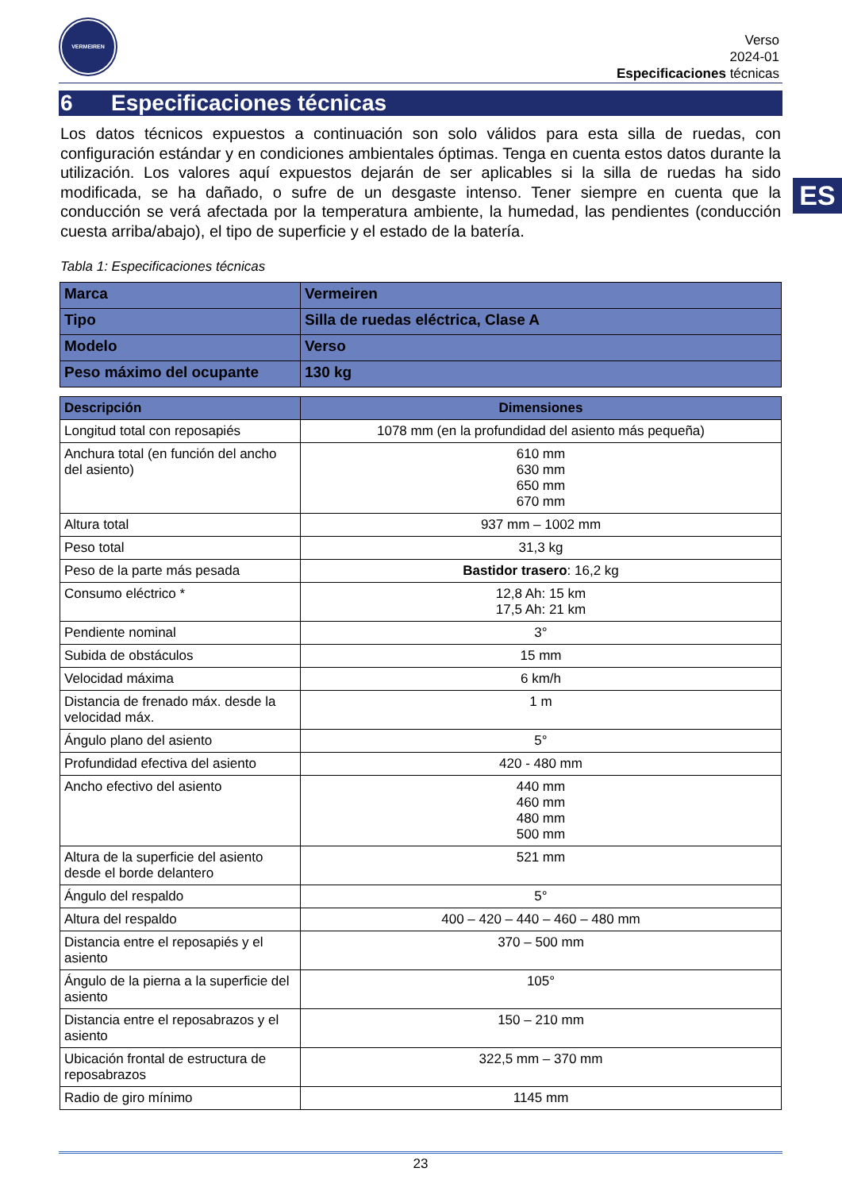VERMEIREN
Verso
2024-01
Especificaciones técnicas
6 Especificaciones técnicas
ES
Los datos técnicos expuestos a continuación son solo válidos para esta silla de ruedas, con configuración estándar y en condiciones ambientales óptimas. Tenga en cuenta estos datos durante la utilización. Los valores aquí expuestos dejarán de ser aplicables si la silla de ruedas ha sido modificada, se ha dañado, o sufre de un desgaste intenso. Tener siempre en cuenta que la conducción se verá afectada por la temperatura ambiente, la humedad, las pendientes (conducción cuesta arriba/abajo), el tipo de superficie y el estado de la batería.
Tabla 1: Especificaciones técnicas
| Marca | Vermeiren |
| Tipo | Silla de ruedas eléctrica, Clase A |
| Modelo | Verso |
| Peso máximo del ocupante | 130 kg |
| Descripción | Dimensiones |
| --- | --- |
| Longitud total con reposapiés | 1078 mm (en la profundidad del asiento más pequeña) |
| Anchura total (en función del ancho del asiento) | 610 mm 630 mm 650 mm 670 mm |
| Altura total | 937 mm – 1002 mm |
| Peso total | 31,3 kg |
| Peso de la parte más pesada | Bastidor trasero : 16,2 kg |
| Consumo eléctrico * | 12,8 Ah: 15 km 17,5 Ah: 21 km |
| Pendiente nominal | 3° |
| Subida de obstáculos | 15 mm |
| Velocidad máxima | 6 km/h |
| Distancia de frenado máx. desde la velocidad máx. | 1 m |
| Ángulo plano del asiento | 5° |
| Profundidad efectiva del asiento | 420 - 480 mm |
| Ancho efectivo del asiento | 440 mm 460 mm 480 mm 500 mm |
| Altura de la superficie del asiento desde el borde delantero | 521 mm |
| Ángulo del respaldo | 5° |
| Altura del respaldo | 400 – 420 – 440 – 460 – 480 mm |
| Distancia entre el reposapiés y el asiento | 370 – 500 mm |
| Ángulo de la pierna a la superficie del asiento | 105° |
| Distancia entre el reposabrazos y el asiento | 150 – 210 mm |
| Ubicación frontal de estructura de reposabrazos | 322,5 mm – 370 mm |
| Radio de giro mínimo | 1145 mm |
23